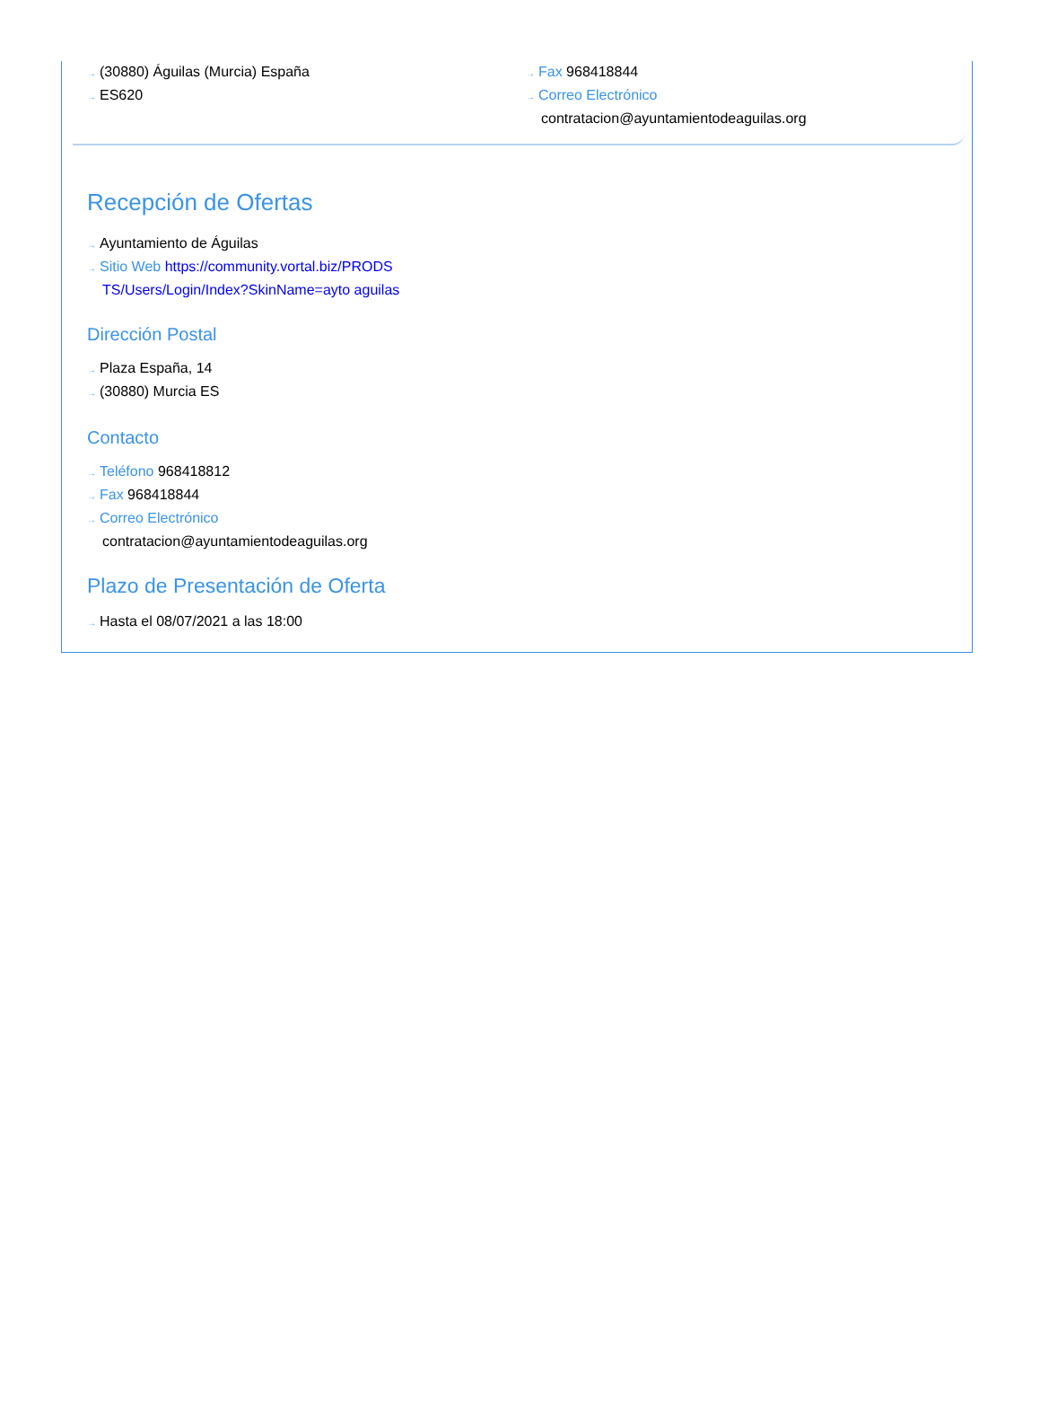→ (30880) Águilas (Murcia) España
→ ES620
→ Fax 968418844
→ Correo Electrónico
contratacion@ayuntamientodeaguilas.org
Recepción de Ofertas
→ Ayuntamiento de Águilas
→ Sitio Web https://community.vortal.biz/PRODS
TS/Users/Login/Index?SkinName=ayto aguilas
Dirección Postal
→ Plaza España, 14
→ (30880) Murcia ES
Contacto
→ Teléfono 968418812
→ Fax 968418844
→ Correo Electrónico
contratacion@ayuntamientodeaguilas.org
Plazo de Presentación de Oferta
→ Hasta el 08/07/2021 a las 18:00